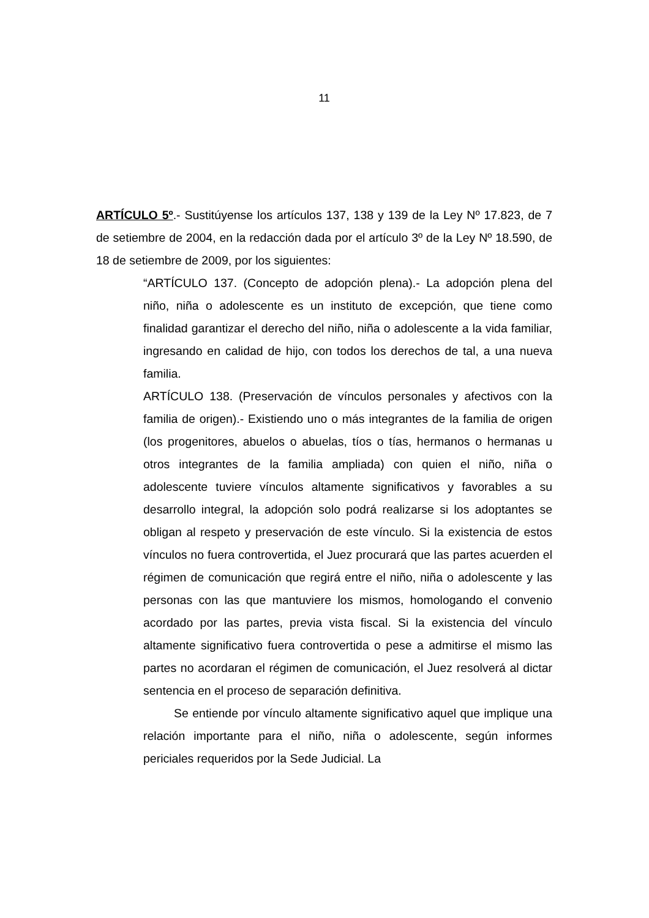11
ARTÍCULO 5º.- Sustitúyense los artículos 137, 138 y 139 de la Ley Nº 17.823, de 7 de setiembre de 2004, en la redacción dada por el artículo 3º de la Ley Nº 18.590, de 18 de setiembre de 2009, por los siguientes:
“ARTÍCULO 137. (Concepto de adopción plena).- La adopción plena del niño, niña o adolescente es un instituto de excepción, que tiene como finalidad garantizar el derecho del niño, niña o adolescente a la vida familiar, ingresando en calidad de hijo, con todos los derechos de tal, a una nueva familia.
ARTÍCULO 138. (Preservación de vínculos personales y afectivos con la familia de origen).- Existiendo uno o más integrantes de la familia de origen (los progenitores, abuelos o abuelas, tíos o tías, hermanos o hermanas u otros integrantes de la familia ampliada) con quien el niño, niña o adolescente tuviere vínculos altamente significativos y favorables a su desarrollo integral, la adopción solo podrá realizarse si los adoptantes se obligan al respeto y preservación de este vínculo. Si la existencia de estos vínculos no fuera controvertida, el Juez procurará que las partes acuerden el régimen de comunicación que regirá entre el niño, niña o adolescente y las personas con las que mantuviere los mismos, homologando el convenio acordado por las partes, previa vista fiscal. Si la existencia del vínculo altamente significativo fuera controvertida o pese a admitirse el mismo las partes no acordaran el régimen de comunicación, el Juez resolverá al dictar sentencia en el proceso de separación definitiva.
Se entiende por vínculo altamente significativo aquel que implique una relación importante para el niño, niña o adolescente, según informes periciales requeridos por la Sede Judicial. La